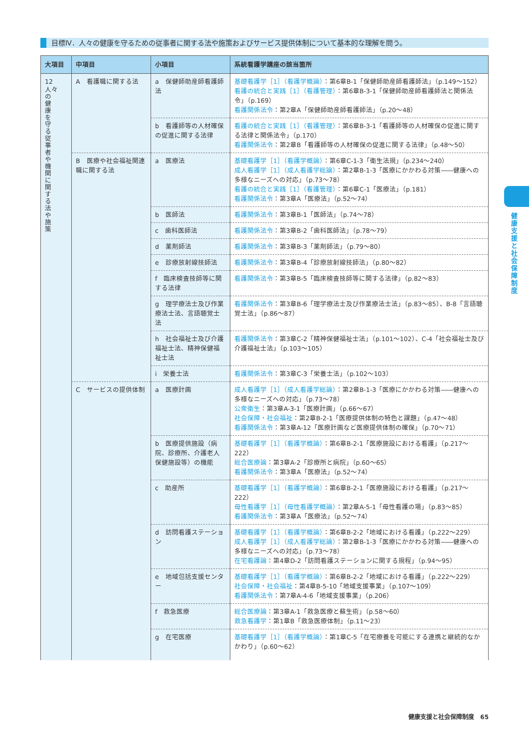目標Ⅳ．人々の健康を守るための従事者に関する法や施策およびサービス提供体制について基本的な理解を問う。
| 大項目 | 中項目 | 小項目 | 系統看護学講座の該当箇所 |
| --- | --- | --- | --- |
| 12 人々の健康を守る従事者や機関に関する法や施策 | A 看護職に関する法 | a 保健師助産師看護師法 | 基礎看護学［1］（看護学概論） ：第6章B-1「保健師助産師看護師法」（p.149〜152） 看護の統合と実践［1］（看護管理） ：第6章B-3-1「保健師助産師看護師法と関係法令」（p.169） 看護関係法令 ：第2章A「保健師助産師看護師法」（p.20〜48） |
| | | b 看護師等の人材確保の促進に関する法律 | 看護の統合と実践［1］（看護管理） ：第6章B-3-1「看護師等の人材確保の促進に関する法律と関係法令」（p.170） 看護関係法令 ：第2章B「看護師等の人材確保の促進に関する法律」（p.48〜50） |
| | B 医療や社会福祉関連職に関する法 | a 医療法 | 基礎看護学［1］（看護学概論） ：第6章C-1-3「衛生法規」（p.234〜240） 成人看護学［1］（成人看護学総論） ：第2章B-1-3「医療にかかわる対策――健康への多様なニーズへの対応」（p.73〜78） 看護の統合と実践［1］（看護管理） ：第6章C-1「医療法」（p.181） 看護関係法令 ：第3章A「医療法」（p.52〜74） |
| | | b 医師法 | 看護関係法令 ：第3章B-1「医師法」（p.74〜78） |
| | | c 歯科医師法 | 看護関係法令 ：第3章B-2「歯科医師法」（p.78〜79） |
| | | d 薬剤師法 | 看護関係法令 ：第3章B-3「薬剤師法」（p.79〜80） |
| | | e 診療放射線技師法 | 看護関係法令 ：第3章B-4「診療放射線技師法」（p.80〜82） |
| | | f 臨床検査技師等に関する法律 | 看護関係法令 ：第3章B-5「臨床検査技師等に関する法律」（p.82〜83） |
| | | g 理学療法士及び作業療法士法、言語聴覚士法 | 看護関係法令 ：第3章B-6「理学療法士及び作業療法士法」（p.83〜85）、B-8「言語聴覚士法」（p.86〜87） |
| | | h 社会福祉士及び介護福祉士法、精神保健福祉士法 | 看護関係法令 ：第3章C-2「精神保健福祉士法」（p.101〜102）、C-4「社会福祉士及び介護福祉士法」（p.103〜105） |
| | | i 栄養士法 | 看護関係法令 ：第3章C-3「栄養士法」（p.102〜103） |
| | C サービスの提供体制 | a 医療計画 | 成人看護学［1］（成人看護学総論） ：第2章B-1-3「医療にかかわる対策――健康への多様なニーズへの対応」（p.73〜78） 公衆衛生 ：第3章A-3-1「医療計画」（p.66〜67） 社会保障・社会福祉 ：第2章B-2-1「医療提供体制の特色と課題」（p.47〜48） 看護関係法令 ：第3章A-12「医療計画など医療提供体制の確保」（p.70〜71） |
| | | b 医療提供施設（病院、診療所、介護老人保健施設等）の機能 | 基礎看護学［1］（看護学概論） ：第6章B-2-1「医療施設における看護」（p.217〜222） 総合医療論 ：第3章A-2「診療所と病院」（p.60〜65） 看護関係法令 ：第3章A「医療法」（p.52〜74） |
| | | c 助産所 | 基礎看護学［1］（看護学概論） ：第6章B-2-1「医療施設における看護」（p.217〜222） 母性看護学［1］（母性看護学概論） ：第2章A-5-1「母性看護の場」（p.83〜85） 看護関係法令 ：第3章A「医療法」（p.52〜74） |
| | | d 訪問看護ステーション | 基礎看護学［1］（看護学概論） ：第6章B-2-2「地域における看護」（p.222〜229） 成人看護学［1］（成人看護学総論） ：第2章B-1-3「医療にかかわる対策――健康への多様なニーズへの対応」（p.73〜78） 在宅看護論 ：第4章D-2「訪問看護ステーションに関する規程」（p.94〜95） |
| | | e 地域包括支援センター | 基礎看護学［1］（看護学概論） ：第6章B-2-2「地域における看護」（p.222〜229） 社会保障・社会福祉 ：第4章B-5-10「地域支援事業」（p.107〜109） 看護関係法令 ：第7章A-4-6「地域支援事業」（p.206） |
| | | f 救急医療 | 総合医療論 ：第3章A-1「救急医療と蘇生術」（p.58〜60） 救急看護学 ：第1章B「救急医療体制」（p.11〜23） |
| | | g 在宅医療 | 基礎看護学［1］（看護学概論） ：第1章C-5「在宅療養を可能にする連携と継続的なかかわり」（p.60〜62） |
健康支援と社会保障制度
健康支援と社会保障制度　65